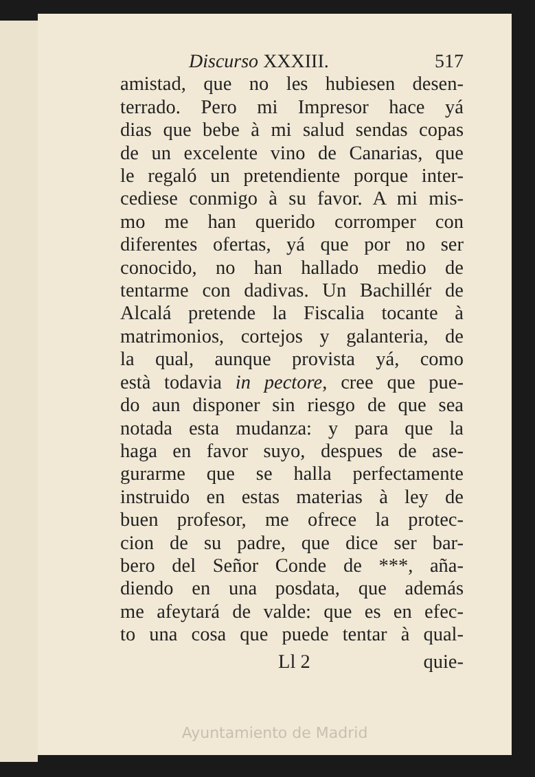Discurso XXXIII. 517
amistad, que no les hubiesen desen-
terrado. Pero mi Impresor hace yá
dias que bebe à mi salud sendas copas
de un excelente vino de Canarias, que
le regaló un pretendiente porque inter-
cediese conmigo à su favor. A mi mis-
mo me han querido corromper con
diferentes ofertas, yá que por no ser
conocido, no han hallado medio de
tentarme con dadivas. Un Bachillér de
Alcalá pretende la Fiscalia tocante à
matrimonios, cortejos y galanteria, de
la qual, aunque provista yá, como
està todavia in pectore, cree que pue-
do aun disponer sin riesgo de que sea
notada esta mudanza: y para que la
haga en favor suyo, despues de ase-
gurarme que se halla perfectamente
instruido en estas materias à ley de
buen profesor, me ofrece la protec-
cion de su padre, que dice ser bar-
bero del Señor Conde de ***, aña-
diendo en una posdata, que además
me afeytará de valde: que es en efec-
to una cosa que puede tentar à qual-
Ll 2 quie-
Ayuntamiento de Madrid